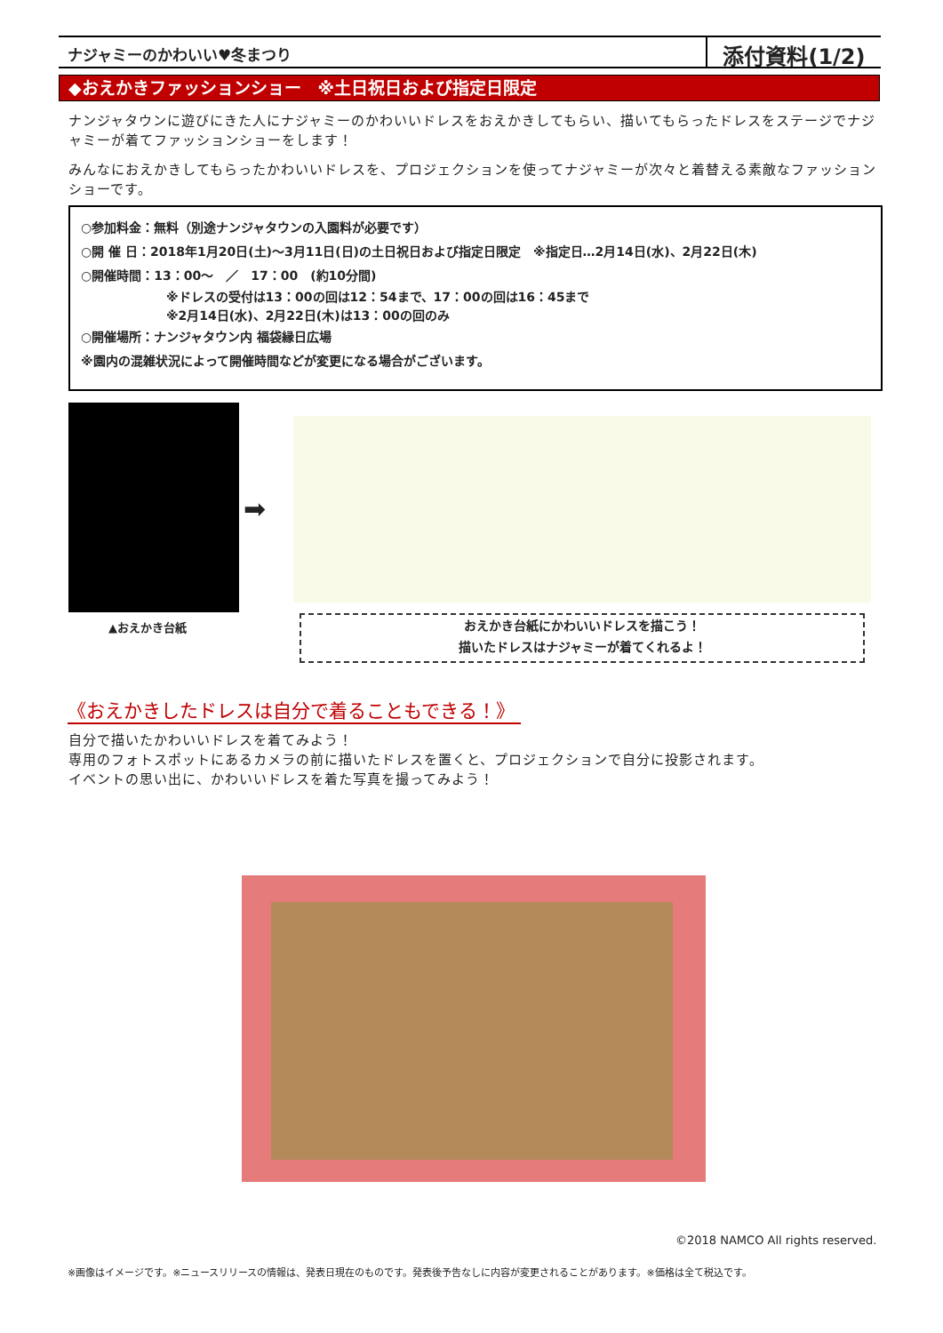ナジャミーのかわいい♥冬まつり
添付資料(1/2)
◆おえかきファッションショー　※土日祝日および指定日限定
ナンジャタウンに遊びにきた人にナジャミーのかわいいドレスをおえかきしてもらい、描いてもらったドレスをステージでナジャミーが着てファッションショーをします！
みんなにおえかきしてもらったかわいいドレスを、プロジェクションを使ってナジャミーが次々と着替える素敵なファッションショーです。
○参加料金：無料（別途ナンジャタウンの入園料が必要です）
○開 催 日：2018年1月20日(土)～3月11日(日)の土日祝日および指定日限定　※指定日…2月14日(水)、2月22日(木)
○開催時間：13：00～　／　17：00　(約10分間)
※ドレスの受付は13：00の回は12：54まで、17：00の回は16：45まで
※2月14日(水)、2月22日(木)は13：00の回のみ
○開催場所：ナンジャタウン内 福袋縁日広場
※園内の混雑状況によって開催時間などが変更になる場合がございます。
➡
▲おえかき台紙
おえかき台紙にかわいいドレスを描こう！
描いたドレスはナジャミーが着てくれるよ！
《おえかきしたドレスは自分で着ることもできる！》
自分で描いたかわいいドレスを着てみよう！
専用のフォトスポットにあるカメラの前に描いたドレスを置くと、プロジェクションで自分に投影されます。
イベントの思い出に、かわいいドレスを着た写真を撮ってみよう！
©2018 NAMCO All rights reserved.
※画像はイメージです。※ニュースリリースの情報は、発表日現在のものです。発表後予告なしに内容が変更されることがあります。※価格は全て税込です。